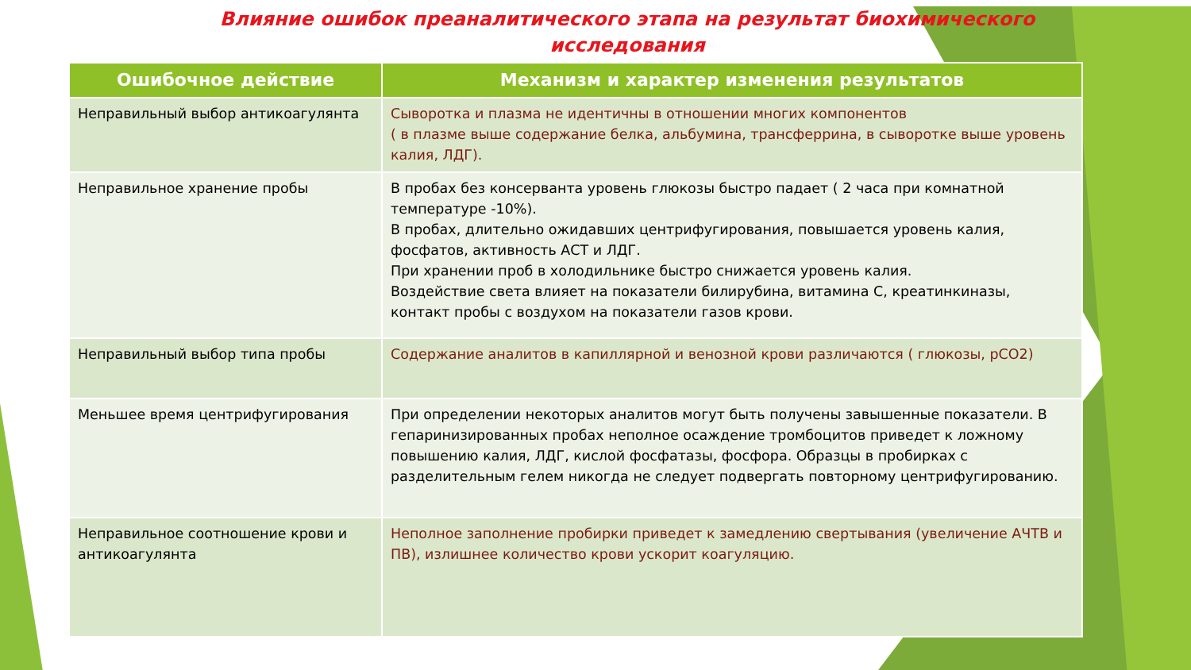Влияние ошибок преаналитического этапа на результат биохимического исследования
| Ошибочное действие | Механизм и характер изменения результатов |
| --- | --- |
| Неправильный выбор антикоагулянта | Сыворотка и плазма не идентичны в отношении многих компонентов ( в плазме выше содержание белка, альбумина, трансферрина, в сыворотке выше уровень калия, ЛДГ). |
| Неправильное хранение пробы | В пробах без консерванта уровень глюкозы быстро падает ( 2 часа при комнатной температуре -10%). В пробах, длительно ожидавших центрифугирования, повышается уровень калия, фосфатов, активность АСТ и ЛДГ. При хранении проб в холодильнике быстро снижается уровень калия. Воздействие света влияет на показатели билирубина, витамина С, креатинкиназы, контакт пробы с воздухом на показатели газов крови. |
| Неправильный выбор типа пробы | Содержание аналитов в капиллярной и венозной крови различаются ( глюкозы, pCO2) |
| Меньшее время центрифугирования | При определении некоторых аналитов могут быть получены завышенные показатели. В гепаринизированных пробах неполное осаждение тромбоцитов приведет к ложному повышению калия, ЛДГ, кислой фосфатазы, фосфора. Образцы в пробирках с разделительным гелем никогда не следует подвергать повторному центрифугированию. |
| Неправильное соотношение крови и антикоагулянта | Неполное заполнение пробирки приведет к замедлению свертывания (увеличение АЧТВ и ПВ), излишнее количество крови ускорит коагуляцию. |